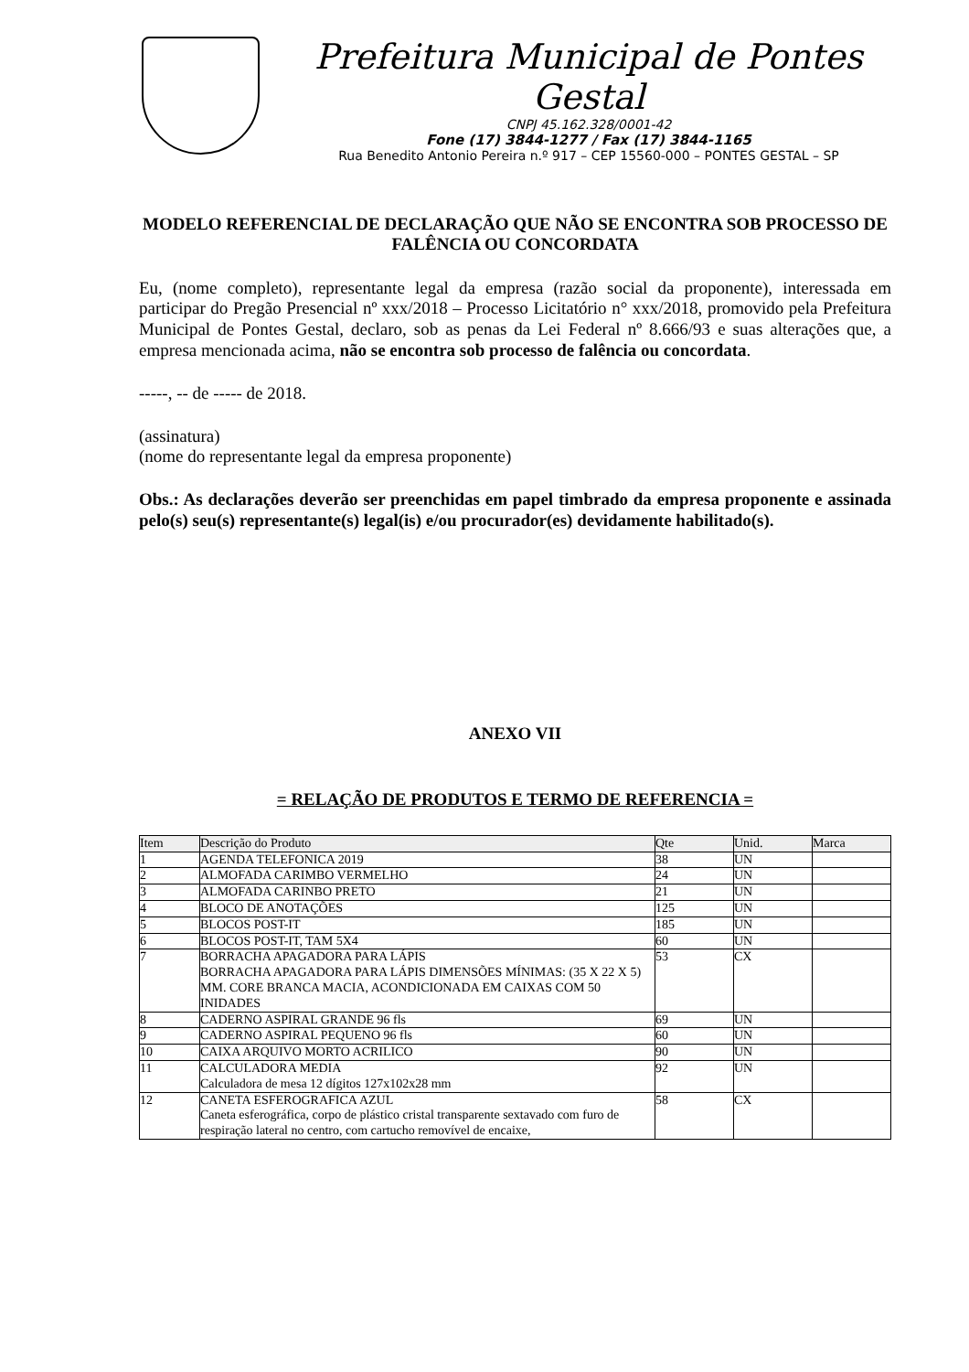Prefeitura Municipal de Pontes Gestal
CNPJ 45.162.328/0001-42
Fone (17) 3844-1277 / Fax (17) 3844-1165
Rua Benedito Antonio Pereira n.º 917 – CEP 15560-000 – PONTES GESTAL – SP
MODELO REFERENCIAL DE DECLARAÇÃO QUE NÃO SE ENCONTRA SOB PROCESSO DE FALÊNCIA OU CONCORDATA
Eu, (nome completo), representante legal da empresa (razão social da proponente), interessada em participar do Pregão Presencial nº xxx/2018 – Processo Licitatório n° xxx/2018, promovido pela Prefeitura Municipal de Pontes Gestal, declaro, sob as penas da Lei Federal nº 8.666/93 e suas alterações que, a empresa mencionada acima, não se encontra sob processo de falência ou concordata.
-----, -- de ----- de 2018.
(assinatura)
(nome do representante legal da empresa proponente)
Obs.: As declarações deverão ser preenchidas em papel timbrado da empresa proponente e assinada pelo(s) seu(s) representante(s) legal(is) e/ou procurador(es) devidamente habilitado(s).
ANEXO VII
= RELAÇÃO DE PRODUTOS E TERMO DE REFERENCIA =
| Item | Descrição do Produto | Qte | Unid. | Marca |
| --- | --- | --- | --- | --- |
| 1 | AGENDA TELEFONICA 2019 | 38 | UN | |
| 2 | ALMOFADA CARIMBO VERMELHO | 24 | UN | |
| 3 | ALMOFADA CARINBO PRETO | 21 | UN | |
| 4 | BLOCO DE ANOTAÇÕES | 125 | UN | |
| 5 | BLOCOS POST-IT | 185 | UN | |
| 6 | BLOCOS POST-IT, TAM 5X4 | 60 | UN | |
| 7 | BORRACHA APAGADORA PARA LÁPIS BORRACHA APAGADORA PARA LÁPIS DIMENSÕES MÍNIMAS: (35 X 22 X 5) MM. CORE BRANCA MACIA, ACONDICIONADA EM CAIXAS COM 50 INIDADES | 53 | CX | |
| 8 | CADERNO ASPIRAL GRANDE 96 fls | 69 | UN | |
| 9 | CADERNO ASPIRAL PEQUENO 96 fls | 60 | UN | |
| 10 | CAIXA ARQUIVO MORTO ACRILICO | 90 | UN | |
| 11 | CALCULADORA MEDIA Calculadora de mesa 12 dígitos 127x102x28 mm | 92 | UN | |
| 12 | CANETA ESFEROGRAFICA AZUL Caneta esferográfica, corpo de plástico cristal transparente sextavado com furo de respiração lateral no centro, com cartucho removível de encaixe, | 58 | CX | |